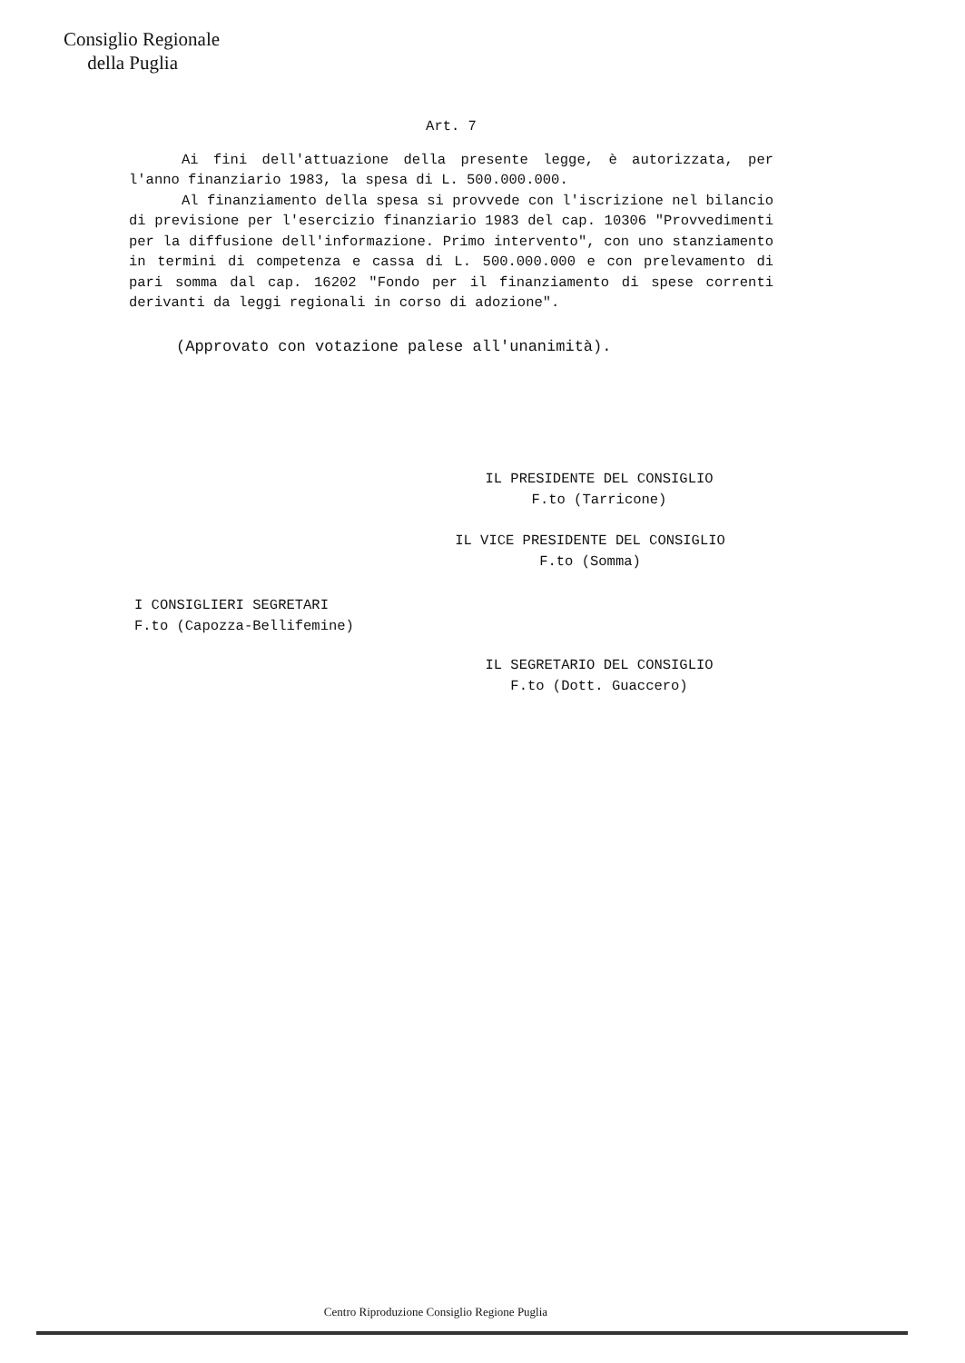Consiglio Regionale
della Puglia
Art. 7
Ai fini dell'attuazione della presente legge, è autorizzata, per l'anno finanziario 1983, la spesa di L. 500.000.000.
Al finanziamento della spesa si provvede con l'iscrizione nel bilancio di previsione per l'esercizio finanziario 1983 del cap. 10306 "Provvedimenti per la diffusione dell'informazione. Primo intervento", con uno stanziamento in termini di competenza e cassa di L. 500.000.000 e con prelevamento di pari somma dal cap. 16202 "Fondo per il finanziamento di spese correnti derivanti da leggi regionali in corso di adozione".
(Approvato con votazione palese all'unanimità).
IL PRESIDENTE DEL CONSIGLIO
F.to (Tarricone)
IL VICE PRESIDENTE DEL CONSIGLIO
F.to (Somma)
I CONSIGLIERI SEGRETARI
F.to (Capozza-Bellifemine)
IL SEGRETARIO DEL CONSIGLIO
F.to (Dott. Guaccero)
Centro Riproduzione Consiglio Regione Puglia